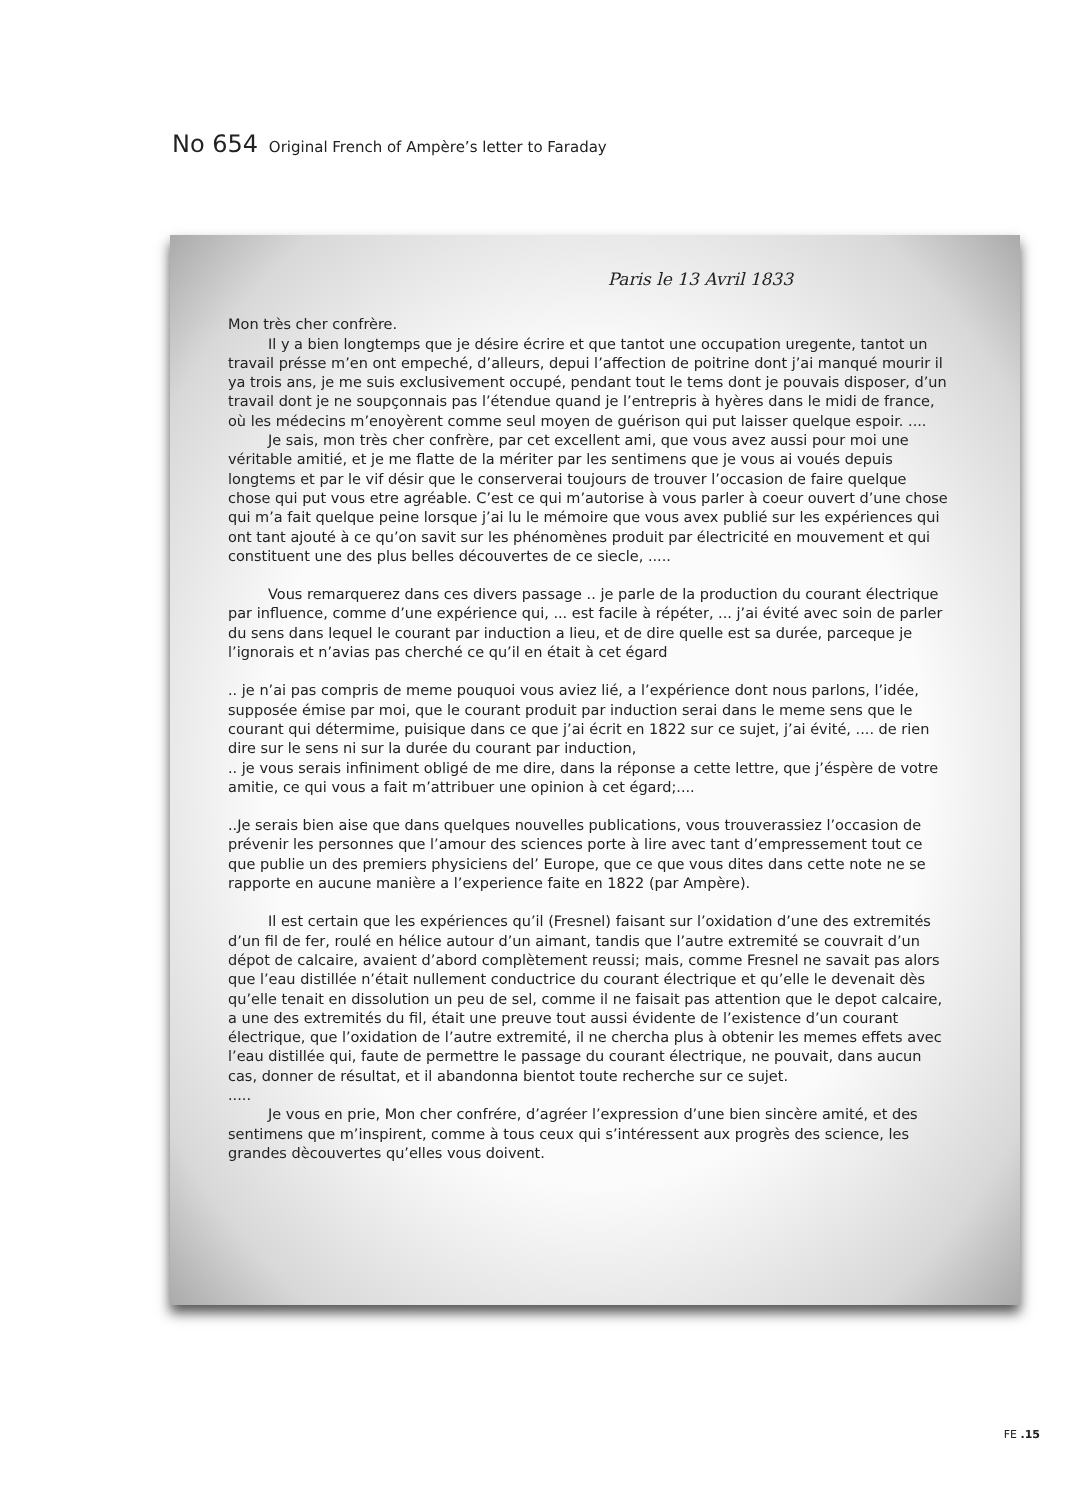No 654 Original French of Ampère’s letter to Faraday
Paris le 13 Avril 1833
Mon très cher confrère.
Il y a bien longtemps que je désire écrire et que tantot une occupation uregente, tantot un travail présse m’en ont empeché, d’alleurs, depui l’affection de poitrine dont j’ai manqué mourir il ya trois ans, je me suis exclusivement occupé, pendant tout le tems dont je pouvais disposer, d’un travail dont je ne soupçonnais pas l’étendue quand je l’entrepris à hyères dans le midi de france, où les médecins m’enoyèrent comme seul moyen de guérison qui put laisser quelque espoir. ....
Je sais, mon très cher confrère, par cet excellent ami, que vous avez aussi pour moi une véritable amitié, et je me flatte de la mériter par les sentimens que je vous ai voués depuis longtems et par le vif désir que le conserverai toujours de trouver l’occasion de faire quelque chose qui put vous etre agréable. C’est ce qui m’autorise à vous parler à coeur ouvert d’une chose qui m’a fait quelque peine lorsque j’ai lu le mémoire que vous avex publié sur les expériences qui ont tant ajouté à ce qu’on savit sur les phénomènes produit par électricité en mouvement et qui constituent une des plus belles découvertes de ce siecle, .....
Vous remarquerez dans ces divers passage .. je parle de la production du courant électrique par influence, comme d’une expérience qui, ... est facile à répéter, ... j’ai évité avec soin de parler du sens dans lequel le courant par induction a lieu, et de dire quelle est sa durée, parceque je l’ignorais et n’avias pas cherché ce qu’il en était à cet égard
.. je n’ai pas compris de meme pouquoi vous aviez lié, a l’expérience dont nous parlons, l’idée, supposée émise par moi, que le courant produit par induction serai dans le meme sens que le courant qui détermime, puisique dans ce que j’ai écrit en 1822 sur ce sujet, j’ai évité, .... de rien dire sur le sens ni sur la durée du courant par induction,
.. je vous serais infiniment obligé de me dire, dans la réponse a cette lettre, que j’éspère de votre amitie, ce qui vous a fait m’attribuer une opinion à cet égard;....
..Je serais bien aise que dans quelques nouvelles publications, vous trouverassiez l’occasion de prévenir les personnes que l’amour des sciences porte à lire avec tant d’empressement tout ce que publie un des premiers physiciens del’ Europe, que ce que vous dites dans cette note ne se rapporte en aucune manière a l’experience faite en 1822 (par Ampère).
Il est certain que les expériences qu’il (Fresnel) faisant sur l’oxidation d’une des extremités d’un fil de fer, roulé en hélice autour d’un aimant, tandis que l’autre extremité se couvrait d’un dépot de calcaire, avaient d’abord complètement reussi; mais, comme Fresnel ne savait pas alors que l’eau distillée n’était nullement conductrice du courant électrique et qu’elle le devenait dès qu’elle tenait en dissolution un peu de sel, comme il ne faisait pas attention que le depot calcaire, a une des extremités du fil, était une preuve tout aussi évidente de l’existence d’un courant électrique, que l’oxidation de l’autre extremité, il ne chercha plus à obtenir les memes effets avec l’eau distillée qui, faute de permettre le passage du courant électrique, ne pouvait, dans aucun cas, donner de résultat, et il abandonna bientot toute recherche sur ce sujet.
.....
Je vous en prie, Mon cher confrére, d’agréer l’expression d’une bien sincère amité, et des sentimens que m’inspirent, comme à tous ceux qui s’intéressent aux progrès des science, les grandes dècouvertes qu’elles vous doivent.
FE .15